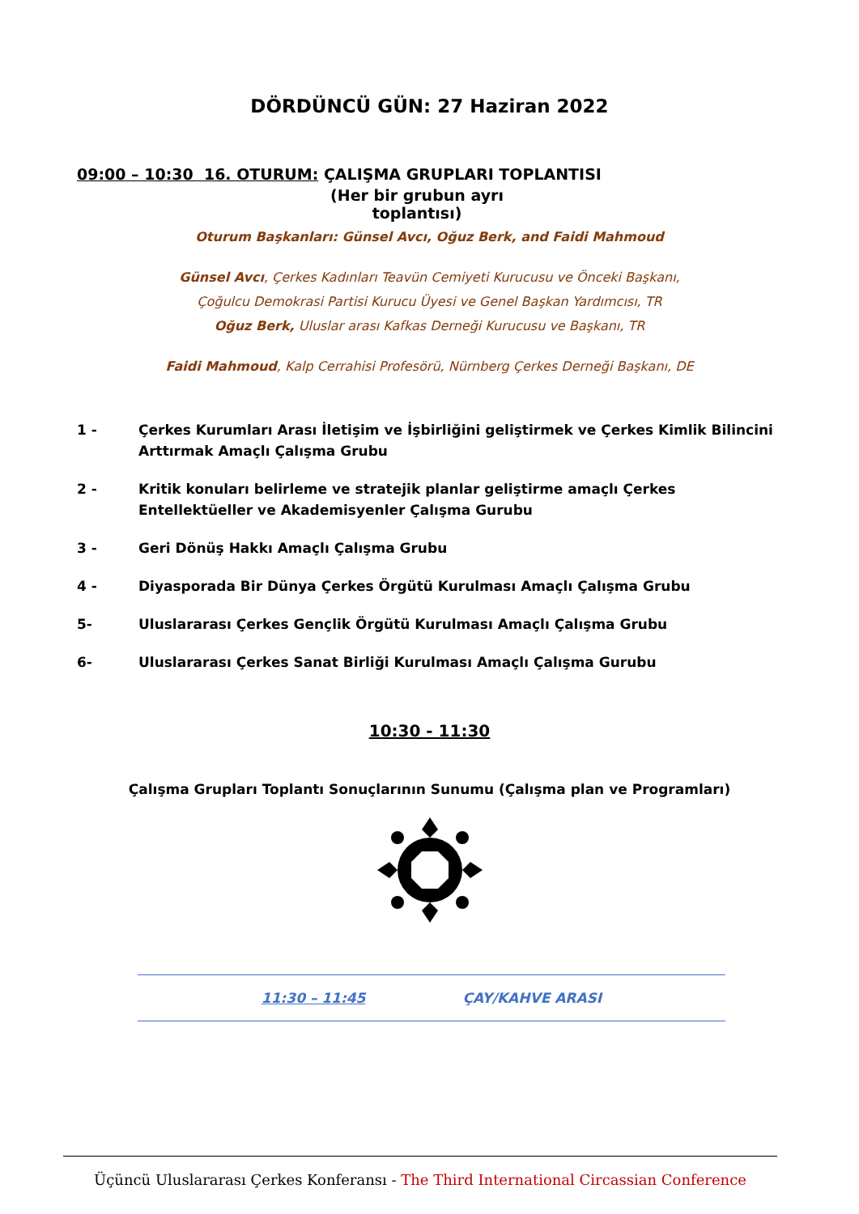DÖRDÜNCÜ GÜN: 27 Haziran 2022
09:00 – 10:30 16. OTURUM: ÇALIŞMA GRUPLARI TOPLANTISI
(Her bir grubun ayrı toplantısı)
Oturum Başkanları: Günsel Avcı, Oğuz Berk, and Faidi Mahmoud
Günsel Avcı, Çerkes Kadınları Teavün Cemiyeti Kurucusu ve Önceki Başkanı,
Çoğulcu Demokrasi Partisi Kurucu Üyesi ve Genel Başkan Yardımcısı, TR
Oğuz Berk, Uluslar arası Kafkas Derneği Kurucusu ve Başkanı, TR
Faidi Mahmoud, Kalp Cerrahisi Profesörü, Nürnberg Çerkes Derneği Başkanı, DE
1 - Çerkes Kurumları Arası İletişim ve İşbirliğini geliştirmek ve Çerkes Kimlik Bilincini Arttırmak Amaçlı Çalışma Grubu
2 - Kritik konuları belirleme ve stratejik planlar geliştirme amaçlı Çerkes Entellektüeller ve Akademisyenler Çalışma Gurubu
3 - Geri Dönüş Hakkı Amaçlı Çalışma Grubu
4 - Diyasporada Bir Dünya Çerkes Örgütü Kurulması Amaçlı Çalışma Grubu
5- Uluslararası Çerkes Gençlik Örgütü Kurulması Amaçlı Çalışma Grubu
6- Uluslararası Çerkes Sanat Birliği Kurulması Amaçlı Çalışma Gurubu
10:30 - 11:30
Çalışma Grupları Toplantı Sonuçlarının Sunumu (Çalışma plan ve Programları)
11:30 – 11:45 ÇAY/KAHVE ARASI
Üçüncü Uluslararası Çerkes Konferansı - The Third International Circassian Conference